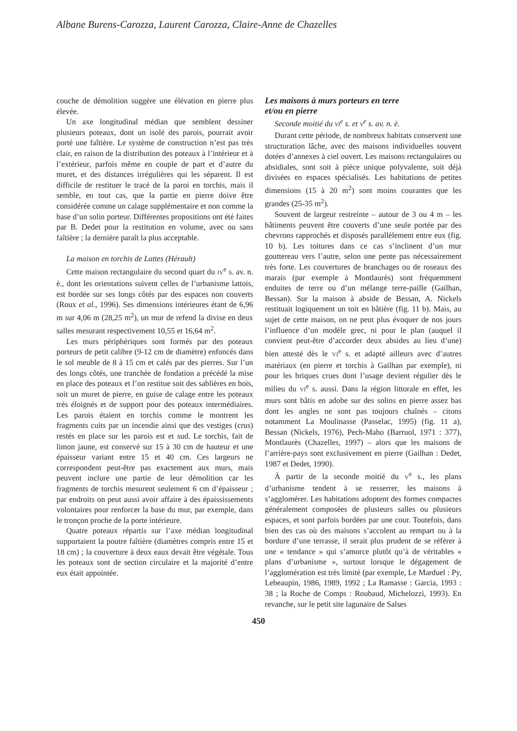Albane Burens-Carozza, Laurent Carozza, Claire-Anne de Chazelles
couche de démolition suggère une élévation en pierre plus élevée.
Un axe longitudinal médian que semblent dessiner plusieurs poteaux, dont un isolé des parois, pourrait avoir porté une faîtière. Le système de construction n’est pas très clair, en raison de la distribution des poteaux à l’intérieur et à l’extérieur, parfois même en couple de part et d’autre du muret, et des distances irrégulières qui les séparent. Il est difficile de restituer le tracé de la paroi en torchis, mais il semble, en tout cas, que la partie en pierre doive être considérée comme un calage supplémentaire et non comme la base d’un solin porteur. Différentes propositions ont été faites par B. Dedet pour la restitution en volume, avec ou sans faîtière ; la dernière paraît la plus acceptable.
La maison en torchis de Lattes (Hérault)
Cette maison rectangulaire du second quart du IV<sup>e</sup> s. av. n. è., dont les orientations suivent celles de l’urbanisme lattois, est bordée sur ses longs côtés par des espaces non couverts (Roux et al., 1996). Ses dimensions intérieures étant de 6,96 m sur 4,06 m (28,25 m<sup>2</sup>), un mur de refend la divise en deux salles mesurant respectivement 10,55 et 16,64 m<sup>2</sup>.
Les murs périphériques sont formés par des poteaux porteurs de petit calibre (9-12 cm de diamètre) enfoncés dans le sol meuble de 8 à 15 cm et calés par des pierres. Sur l’un des longs côtés, une tranchée de fondation a précédé la mise en place des poteaux et l’on restitue soit des sablières en bois, soit un muret de pierre, en guise de calage entre les poteaux très éloignés et de support pour des poteaux intermédiaires. Les parois étaient en torchis comme le montrent les fragments cuits par un incendie ainsi que des vestiges (crus) restés en place sur les parois est et sud. Le torchis, fait de limon jaune, est conservé sur 15 à 30 cm de hauteur et une épaisseur variant entre 15 et 40 cm. Ces largeurs ne correspondent peut-être pas exactement aux murs, mais peuvent inclure une partie de leur démolition car les fragments de torchis mesurent seulement 6 cm d’épaisseur ; par endroits on peut aussi avoir affaire à des épaississements volontaires pour renforcer la base du mur, par exemple, dans le tronçon proche de la porte intérieure.
Quatre poteaux répartis sur l’axe médian longitudinal supportaient la poutre faîtière (diamètres compris entre 15 et 18 cm) ; la couverture à deux eaux devait être végétale. Tous les poteaux sont de section circulaire et la majorité d’entre eux était appointée.
Les maisons à murs porteurs en terre
et/ou en pierre
Seconde moitié du VI<sup>e</sup> s. et V<sup>e</sup> s. av. n. è.
Durant cette période, de nombreux habitats conservent une structuration lâche, avec des maisons individuelles souvent dotées d’annexes à ciel ouvert. Les maisons rectangulaires ou absidiales, sont soit à pièce unique polyvalente, soit déjà divisées en espaces spécialisés. Les habitations de petites dimensions (15 à 20 m<sup>2</sup>) sont moins courantes que les grandes (25-35 m<sup>2</sup>).
Souvent de largeur restreinte – autour de 3 ou 4 m – les bâtiments peuvent être couverts d’une seule portée par des chevrons rapprochés et disposés parallèlement entre eux (fig. 10 b). Les toitures dans ce cas s’inclinent d’un mur gouttereau vers l’autre, selon une pente pas nécessairement très forte. Les couvertures de branchages ou de roseaux des marais (par exemple à Montlaurès) sont fréquemment enduites de terre ou d’un mélange terre-paille (Gailhan, Bessan). Sur la maison à abside de Bessan, A. Nickels restituait logiquement un toit en bâtière (fig. 11 b). Mais, au sujet de cette maison, on ne peut plus évoquer de nos jours l’influence d’un modèle grec, ni pour le plan (auquel il convient peut-être d’accorder deux absides au lieu d’une) bien attesté dès le VI<sup>e</sup> s. et adapté ailleurs avec d’autres matériaux (en pierre et torchis à Gailhan par exemple), ni pour les briques crues dont l’usage devient régulier dès le milieu du VI<sup>e</sup> s. aussi. Dans la région littorale en effet, les murs sont bâtis en adobe sur des solins en pierre assez bas dont les angles ne sont pas toujours chaînés – citons notamment La Moulinasse (Passelac, 1995) (fig. 11 a), Bessan (Nickels, 1976), Pech-Maho (Barruol, 1971 : 377), Montlaurès (Chazelles, 1997) – alors que les maisons de l’arrière-pays sont exclusivement en pierre (Gailhan : Dedet, 1987 et Dedet, 1990).
À partir de la seconde moitié du V<sup>e</sup> s., les plans d’urbanisme tendent à se resserrer, les maisons à s’agglomérer. Les habitations adoptent des formes compactes généralement composées de plusieurs salles ou plusieurs espaces, et sont parfois bordées par une cour. Toutefois, dans bien des cas où des maisons s’accolent au rempart ou à la bordure d’une terrasse, il serait plus prudent de se référer à une « tendance » qui s’amorce plutôt qu’à de véritables « plans d’urbanisme », surtout lorsque le dégagement de l’agglomération est très limité (par exemple, Le Marduel : Py, Lebeaupin, 1986, 1989, 1992 ; La Ramasse : Garcia, 1993 : 38 ; la Roche de Comps : Roubaud, Michelozzi, 1993). En revanche, sur le petit site lagunaire de Salses
450